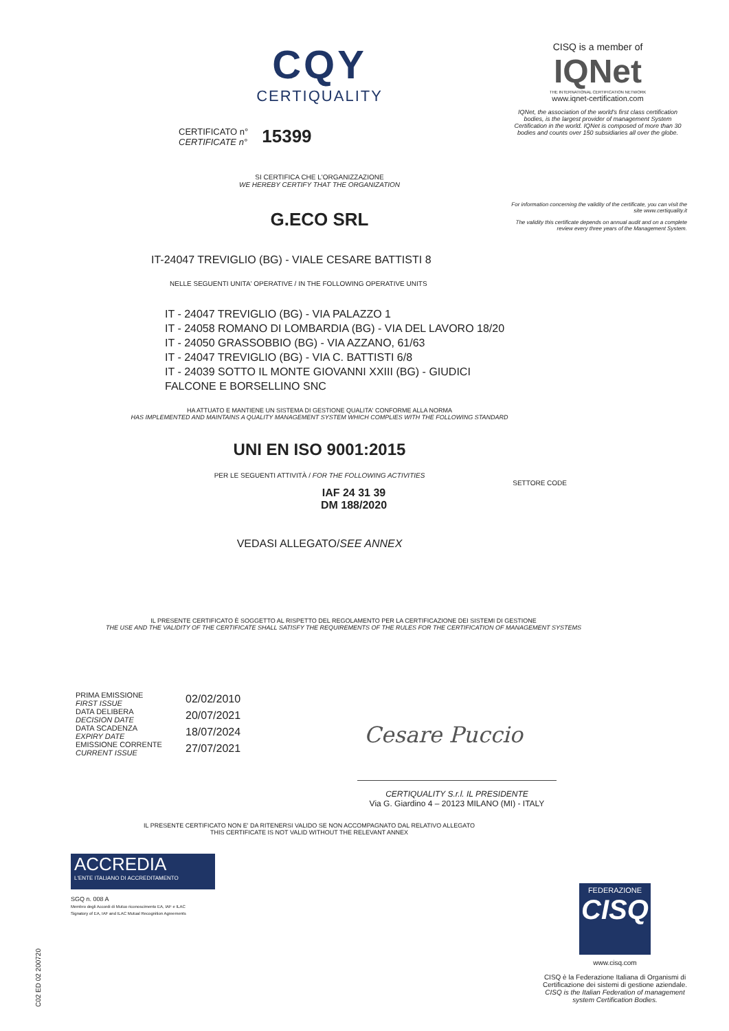CQY
CERTIQUALITY
CERTIFICATO n°
CERTIFICATE n°
15399
SI CERTIFICA CHE L'ORGANIZZAZIONE
WE HEREBY CERTIFY THAT THE ORGANIZATION
G.ECO SRL
IT-24047 TREVIGLIO (BG) - VIALE CESARE BATTISTI 8
NELLE SEGUENTI UNITA' OPERATIVE / IN THE FOLLOWING OPERATIVE UNITS
IT - 24047 TREVIGLIO (BG) - VIA PALAZZO 1
IT - 24058 ROMANO DI LOMBARDIA (BG) - VIA DEL LAVORO 18/20
IT - 24050 GRASSOBBIO (BG) - VIA AZZANO, 61/63
IT - 24047 TREVIGLIO (BG) - VIA C. BATTISTI 6/8
IT - 24039 SOTTO IL MONTE GIOVANNI XXIII (BG) - GIUDICI
FALCONE E BORSELLINO SNC
HA ATTUATO E MANTIENE UN SISTEMA DI GESTIONE QUALITA' CONFORME ALLA NORMA
HAS IMPLEMENTED AND MAINTAINS A QUALITY MANAGEMENT SYSTEM WHICH COMPLIES WITH THE FOLLOWING STANDARD
UNI EN ISO 9001:2015
PER LE SEGUENTI ATTIVITÀ / FOR THE FOLLOWING ACTIVITIES
SETTORE CODE
IAF 24 31 39
DM 188/2020
VEDASI ALLEGATO/SEE ANNEX
IL PRESENTE CERTIFICATO È SOGGETTO AL RISPETTO DEL REGOLAMENTO PER LA CERTIFICAZIONE DEI SISTEMI DI GESTIONE
THE USE AND THE VALIDITY OF THE CERTIFICATE SHALL SATISFY THE REQUIREMENTS OF THE RULES FOR THE CERTIFICATION OF MANAGEMENT SYSTEMS
PRIMA EMISSIONE
FIRST ISSUE
DATA DELIBERA
DECISION DATE
DATA SCADENZA
EXPIRY DATE
EMISSIONE CORRENTE
CURRENT ISSUE
02/02/2010
20/07/2021
18/07/2024
27/07/2021
Cesare Puccio
CERTIQUALITY S.r.l. IL PRESIDENTE
Via G. Giardino 4 – 20123 MILANO (MI) - ITALY
IL PRESENTE CERTIFICATO NON E' DA RITENERSI VALIDO SE NON ACCOMPAGNATO DAL RELATIVO ALLEGATO
THIS CERTIFICATE IS NOT VALID WITHOUT THE RELEVANT ANNEX
ACCREDIA
L'ENTE ITALIANO DI ACCREDITAMENTO
SGQ n. 008 A
Membro degli Accordi di Mutuo riconoscimento EA, IAF e ILAC
Signatory of EA, IAF and ILAC Mutual Recognition Agreements
C02 ED 02 200720
CISQ is a member of
IQNet
THE INTERNATIONAL CERTIFICATION NETWORK
www.iqnet-certification.com
IQNet, the association of the world's first class certification bodies, is the largest provider of management System Certification in the world. IQNet is composed of more than 30 bodies and counts over 150 subsidiaries all over the globe.
For information concerning the validity of the certificate, you can visit the site www.certiquality.it
The validity this certificate depends on annual audit and on a complete review every three years of the Management System.
FEDERAZIONE
CISQ
www.cisq.com
CISQ è la Federazione Italiana di Organismi di Certificazione dei sistemi di gestione aziendale.
CISQ is the Italian Federation of management system Certification Bodies.